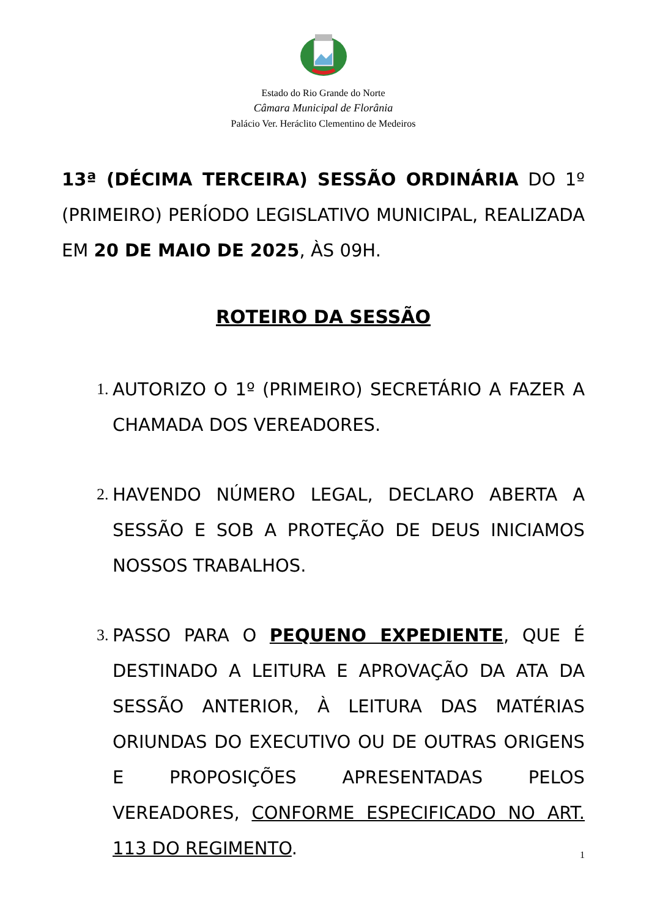Estado do Rio Grande do Norte
Câmara Municipal de Florânia
Palácio Ver. Heráclito Clementino de Medeiros
13ª (DÉCIMA TERCEIRA) SESSÃO ORDINÁRIA DO 1º (PRIMEIRO) PERÍODO LEGISLATIVO MUNICIPAL, REALIZADA EM 20 DE MAIO DE 2025, ÀS 09H.
ROTEIRO DA SESSÃO
1. AUTORIZO O 1º (PRIMEIRO) SECRETÁRIO A FAZER A CHAMADA DOS VEREADORES.
2. HAVENDO NÚMERO LEGAL, DECLARO ABERTA A SESSÃO E SOB A PROTEÇÃO DE DEUS INICIAMOS NOSSOS TRABALHOS.
3. PASSO PARA O PEQUENO EXPEDIENTE, QUE É DESTINADO A LEITURA E APROVAÇÃO DA ATA DA SESSÃO ANTERIOR, À LEITURA DAS MATÉRIAS ORIUNDAS DO EXECUTIVO OU DE OUTRAS ORIGENS E PROPOSIÇÕES APRESENTADAS PELOS VEREADORES, CONFORME ESPECIFICADO NO ART. 113 DO REGIMENTO.
1